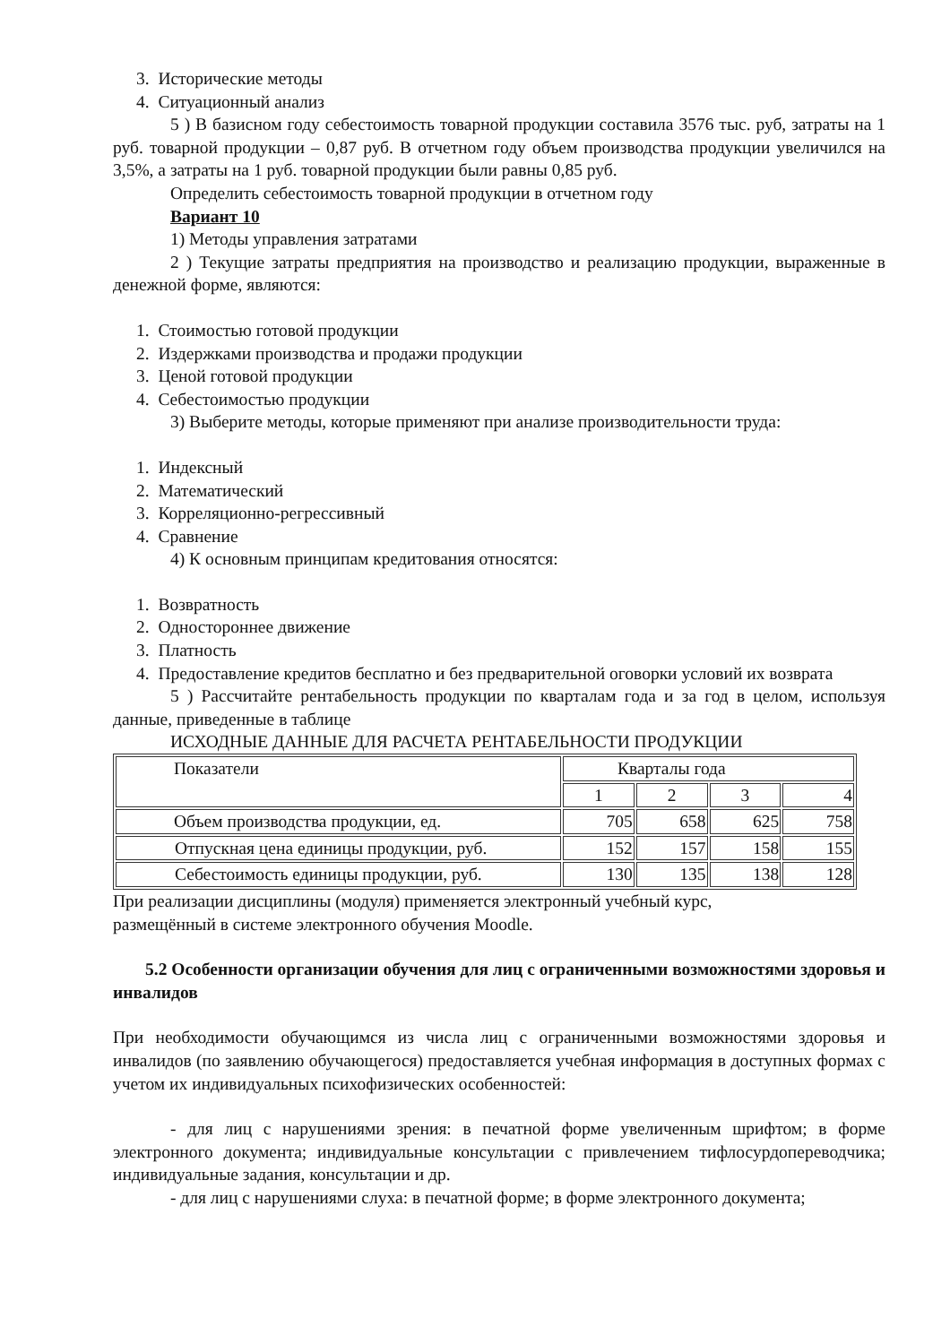3. Исторические методы
4. Ситуационный анализ
5 ) В базисном году себестоимость товарной продукции составила 3576 тыс. руб, затраты на 1 руб. товарной продукции – 0,87 руб. В отчетном году объем производства продукции увеличился на 3,5%, а затраты на 1 руб. товарной продукции были равны 0,85 руб.
Определить себестоимость товарной продукции в отчетном году
Вариант 10
1) Методы управления затратами
2 ) Текущие затраты предприятия на производство и реализацию продукции, выраженные в денежной форме, являются:
1. Стоимостью готовой продукции
2. Издержками производства и продажи продукции
3. Ценой готовой продукции
4. Себестоимостью продукции
3) Выберите методы, которые применяют при анализе производительности труда:
1. Индексный
2. Математический
3. Корреляционно-регрессивный
4. Сравнение
4) К основным принципам кредитования относятся:
1. Возвратность
2. Одностороннее движение
3. Платность
4. Предоставление кредитов бесплатно и без предварительной оговорки условий их возврата
5 ) Рассчитайте рентабельность продукции по кварталам года и за год в целом, используя данные, приведенные в таблице
ИСХОДНЫЕ ДАННЫЕ ДЛЯ РАСЧЕТА РЕНТАБЕЛЬНОСТИ ПРОДУКЦИИ
| Показатели | Кварталы года | | | |
| | 1 | 2 | 3 | 4 |
| Объем производства продукции, ед. | 705 | 658 | 625 | 758 |
| Отпускная цена единицы продукции, руб. | 152 | 157 | 158 | 155 |
| Себестоимость единицы продукции, руб. | 130 | 135 | 138 | 128 |
При реализации дисциплины (модуля) применяется электронный учебный курс,
размещённый в системе электронного обучения Moodle.
5.2 Особенности организации обучения для лиц с ограниченными возможностями здоровья и инвалидов
При необходимости обучающимся из числа лиц с ограниченными возможностями здоровья и инвалидов (по заявлению обучающегося) предоставляется учебная информация в доступных формах с учетом их индивидуальных психофизических особенностей:
- для лиц с нарушениями зрения: в печатной форме увеличенным шрифтом; в форме электронного документа; индивидуальные консультации с привлечением тифлосурдопереводчика; индивидуальные задания, консультации и др.
- для лиц с нарушениями слуха: в печатной форме; в форме электронного документа;